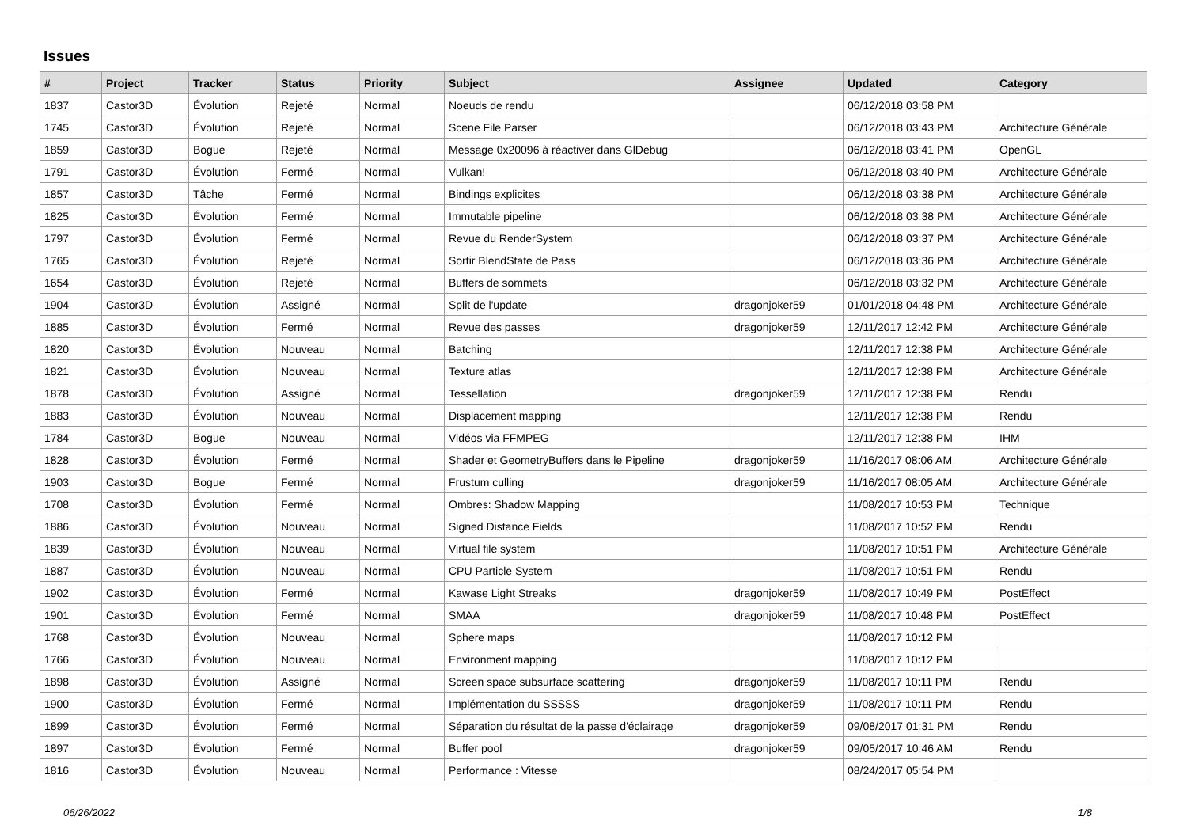Issues
| # | Project | Tracker | Status | Priority | Subject | Assignee | Updated | Category |
| --- | --- | --- | --- | --- | --- | --- | --- | --- |
| 1837 | Castor3D | Évolution | Rejeté | Normal | Noeuds de rendu | | 06/12/2018 03:58 PM | |
| 1745 | Castor3D | Évolution | Rejeté | Normal | Scene File Parser | | 06/12/2018 03:43 PM | Architecture Générale |
| 1859 | Castor3D | Bogue | Rejeté | Normal | Message 0x20096 à réactiver dans GlDebug | | 06/12/2018 03:41 PM | OpenGL |
| 1791 | Castor3D | Évolution | Fermé | Normal | Vulkan! | | 06/12/2018 03:40 PM | Architecture Générale |
| 1857 | Castor3D | Tâche | Fermé | Normal | Bindings explicites | | 06/12/2018 03:38 PM | Architecture Générale |
| 1825 | Castor3D | Évolution | Fermé | Normal | Immutable pipeline | | 06/12/2018 03:38 PM | Architecture Générale |
| 1797 | Castor3D | Évolution | Fermé | Normal | Revue du RenderSystem | | 06/12/2018 03:37 PM | Architecture Générale |
| 1765 | Castor3D | Évolution | Rejeté | Normal | Sortir BlendState de Pass | | 06/12/2018 03:36 PM | Architecture Générale |
| 1654 | Castor3D | Évolution | Rejeté | Normal | Buffers de sommets | | 06/12/2018 03:32 PM | Architecture Générale |
| 1904 | Castor3D | Évolution | Assigné | Normal | Split de l'update | dragonjoker59 | 01/01/2018 04:48 PM | Architecture Générale |
| 1885 | Castor3D | Évolution | Fermé | Normal | Revue des passes | dragonjoker59 | 12/11/2017 12:42 PM | Architecture Générale |
| 1820 | Castor3D | Évolution | Nouveau | Normal | Batching | | 12/11/2017 12:38 PM | Architecture Générale |
| 1821 | Castor3D | Évolution | Nouveau | Normal | Texture atlas | | 12/11/2017 12:38 PM | Architecture Générale |
| 1878 | Castor3D | Évolution | Assigné | Normal | Tessellation | dragonjoker59 | 12/11/2017 12:38 PM | Rendu |
| 1883 | Castor3D | Évolution | Nouveau | Normal | Displacement mapping | | 12/11/2017 12:38 PM | Rendu |
| 1784 | Castor3D | Bogue | Nouveau | Normal | Vidéos via FFMPEG | | 12/11/2017 12:38 PM | IHM |
| 1828 | Castor3D | Évolution | Fermé | Normal | Shader et GeometryBuffers dans le Pipeline | dragonjoker59 | 11/16/2017 08:06 AM | Architecture Générale |
| 1903 | Castor3D | Bogue | Fermé | Normal | Frustum culling | dragonjoker59 | 11/16/2017 08:05 AM | Architecture Générale |
| 1708 | Castor3D | Évolution | Fermé | Normal | Ombres: Shadow Mapping | | 11/08/2017 10:53 PM | Technique |
| 1886 | Castor3D | Évolution | Nouveau | Normal | Signed Distance Fields | | 11/08/2017 10:52 PM | Rendu |
| 1839 | Castor3D | Évolution | Nouveau | Normal | Virtual file system | | 11/08/2017 10:51 PM | Architecture Générale |
| 1887 | Castor3D | Évolution | Nouveau | Normal | CPU Particle System | | 11/08/2017 10:51 PM | Rendu |
| 1902 | Castor3D | Évolution | Fermé | Normal | Kawase Light Streaks | dragonjoker59 | 11/08/2017 10:49 PM | PostEffect |
| 1901 | Castor3D | Évolution | Fermé | Normal | SMAA | dragonjoker59 | 11/08/2017 10:48 PM | PostEffect |
| 1768 | Castor3D | Évolution | Nouveau | Normal | Sphere maps | | 11/08/2017 10:12 PM | |
| 1766 | Castor3D | Évolution | Nouveau | Normal | Environment mapping | | 11/08/2017 10:12 PM | |
| 1898 | Castor3D | Évolution | Assigné | Normal | Screen space subsurface scattering | dragonjoker59 | 11/08/2017 10:11 PM | Rendu |
| 1900 | Castor3D | Évolution | Fermé | Normal | Implémentation du SSSSS | dragonjoker59 | 11/08/2017 10:11 PM | Rendu |
| 1899 | Castor3D | Évolution | Fermé | Normal | Séparation du résultat de la passe d'éclairage | dragonjoker59 | 09/08/2017 01:31 PM | Rendu |
| 1897 | Castor3D | Évolution | Fermé | Normal | Buffer pool | dragonjoker59 | 09/05/2017 10:46 AM | Rendu |
| 1816 | Castor3D | Évolution | Nouveau | Normal | Performance : Vitesse | | 08/24/2017 05:54 PM | |
06/26/2022 1/8